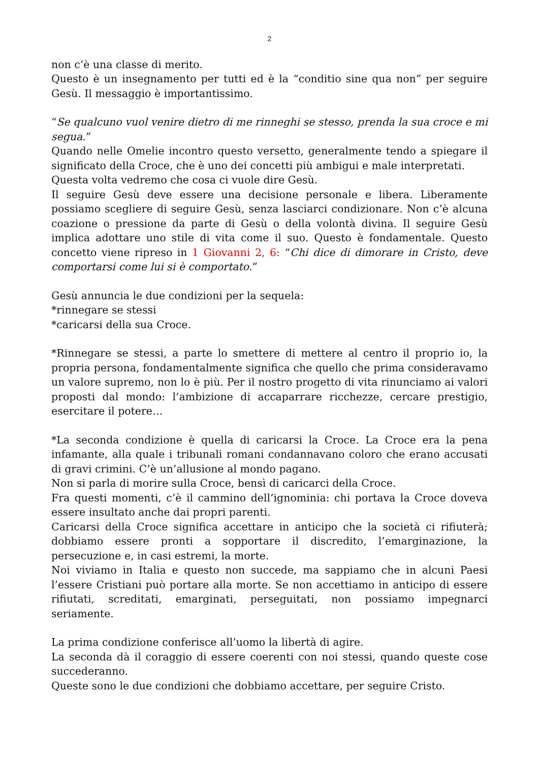2
non c’è una classe di merito.
Questo è un insegnamento per tutti ed è la “conditio sine qua non” per seguire Gesù. Il messaggio è importantissimo.
“Se qualcuno vuol venire dietro di me rinneghi se stesso, prenda la sua croce e mi segua.”
Quando nelle Omelie incontro questo versetto, generalmente tendo a spiegare il significato della Croce, che è uno dei concetti più ambigui e male interpretati.
Questa volta vedremo che cosa ci vuole dire Gesù.
Il seguire Gesù deve essere una decisione personale e libera. Liberamente possiamo scegliere di seguire Gesù, senza lasciarci condizionare. Non c’è alcuna coazione o pressione da parte di Gesù o della volontà divina. Il seguire Gesù implica adottare uno stile di vita come il suo. Questo è fondamentale. Questo concetto viene ripreso in 1 Giovanni 2, 6: “Chi dice di dimorare in Cristo, deve comportarsi come lui si è comportato.”
Gesù annuncia le due condizioni per la sequela:
*rinnegare se stessi
*caricarsi della sua Croce.
*Rinnegare se stessi, a parte lo smettere di mettere al centro il proprio io, la propria persona, fondamentalmente significa che quello che prima consideravamo un valore supremo, non lo è più. Per il nostro progetto di vita rinunciamo ai valori proposti dal mondo: l’ambizione di accaparrare ricchezze, cercare prestigio, esercitare il potere…
*La seconda condizione è quella di caricarsi la Croce. La Croce era la pena infamante, alla quale i tribunali romani condannavano coloro che erano accusati di gravi crimini. C’è un’allusione al mondo pagano.
Non si parla di morire sulla Croce, bensì di caricarci della Croce.
Fra questi momenti, c’è il cammino dell’ignominia: chi portava la Croce doveva essere insultato anche dai propri parenti.
Caricarsi della Croce significa accettare in anticipo che la società ci rifiuterà; dobbiamo essere pronti a sopportare il discredito, l’emarginazione, la persecuzione e, in casi estremi, la morte.
Noi viviamo in Italia e questo non succede, ma sappiamo che in alcuni Paesi l’essere Cristiani può portare alla morte. Se non accettiamo in anticipo di essere rifiutati, screditati, emarginati, perseguitati, non possiamo impegnarci seriamente.
La prima condizione conferisce all’uomo la libertà di agire.
La seconda dà il coraggio di essere coerenti con noi stessi, quando queste cose succederanno.
Queste sono le due condizioni che dobbiamo accettare, per seguire Cristo.